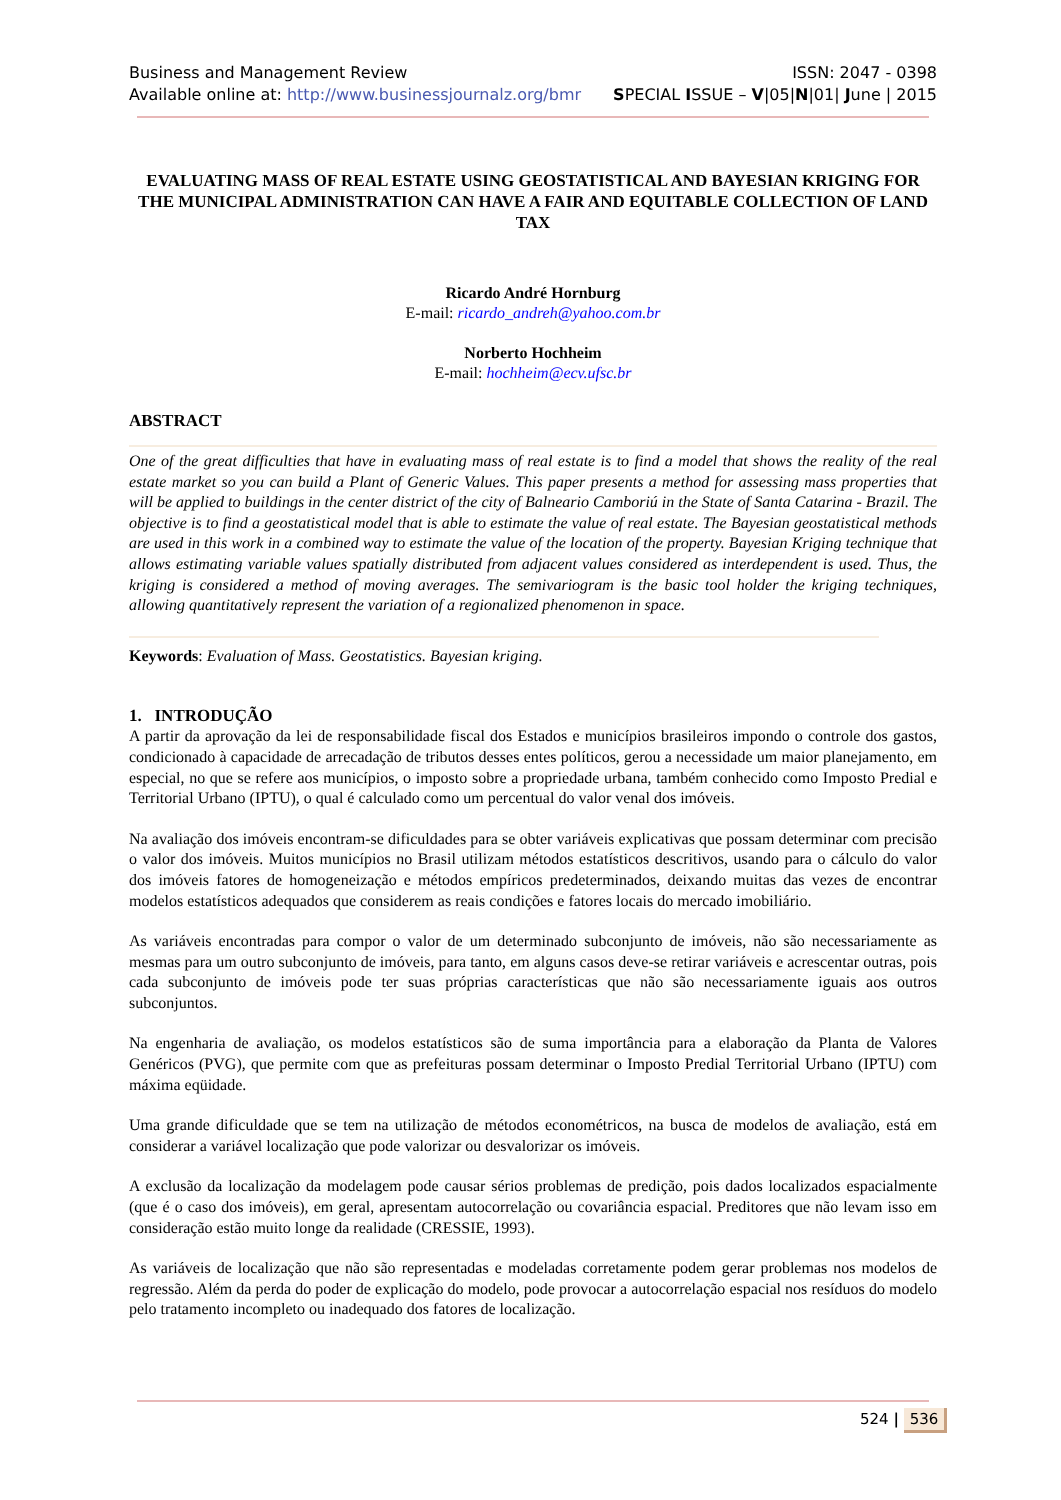Business and Management Review
Available online at: http://www.businessjournalz.org/bmr
ISSN: 2047 - 0398
SPECIAL ISSUE – V|05|N|01| June | 2015
EVALUATING MASS OF REAL ESTATE USING GEOSTATISTICAL AND BAYESIAN KRIGING FOR THE MUNICIPAL ADMINISTRATION CAN HAVE A FAIR AND EQUITABLE COLLECTION OF LAND TAX
Ricardo André Hornburg
E-mail: ricardo_andreh@yahoo.com.br
Norberto Hochheim
E-mail: hochheim@ecv.ufsc.br
ABSTRACT
One of the great difficulties that have in evaluating mass of real estate is to find a model that shows the reality of the real estate market so you can build a Plant of Generic Values. This paper presents a method for assessing mass properties that will be applied to buildings in the center district of the city of Balneario Camboriú in the State of Santa Catarina - Brazil. The objective is to find a geostatistical model that is able to estimate the value of real estate. The Bayesian geostatistical methods are used in this work in a combined way to estimate the value of the location of the property. Bayesian Kriging technique that allows estimating variable values spatially distributed from adjacent values considered as interdependent is used. Thus, the kriging is considered a method of moving averages. The semivariogram is the basic tool holder the kriging techniques, allowing quantitatively represent the variation of a regionalized phenomenon in space.
Keywords: Evaluation of Mass. Geostatistics. Bayesian kriging.
1. INTRODUÇÃO
A partir da aprovação da lei de responsabilidade fiscal dos Estados e municípios brasileiros impondo o controle dos gastos, condicionado à capacidade de arrecadação de tributos desses entes políticos, gerou a necessidade um maior planejamento, em especial, no que se refere aos municípios, o imposto sobre a propriedade urbana, também conhecido como Imposto Predial e Territorial Urbano (IPTU), o qual é calculado como um percentual do valor venal dos imóveis.
Na avaliação dos imóveis encontram-se dificuldades para se obter variáveis explicativas que possam determinar com precisão o valor dos imóveis. Muitos municípios no Brasil utilizam métodos estatísticos descritivos, usando para o cálculo do valor dos imóveis fatores de homogeneização e métodos empíricos predeterminados, deixando muitas das vezes de encontrar modelos estatísticos adequados que considerem as reais condições e fatores locais do mercado imobiliário.
As variáveis encontradas para compor o valor de um determinado subconjunto de imóveis, não são necessariamente as mesmas para um outro subconjunto de imóveis, para tanto, em alguns casos deve-se retirar variáveis e acrescentar outras, pois cada subconjunto de imóveis pode ter suas próprias características que não são necessariamente iguais aos outros subconjuntos.
Na engenharia de avaliação, os modelos estatísticos são de suma importância para a elaboração da Planta de Valores Genéricos (PVG), que permite com que as prefeituras possam determinar o Imposto Predial Territorial Urbano (IPTU) com máxima eqüidade.
Uma grande dificuldade que se tem na utilização de métodos econométricos, na busca de modelos de avaliação, está em considerar a variável localização que pode valorizar ou desvalorizar os imóveis.
A exclusão da localização da modelagem pode causar sérios problemas de predição, pois dados localizados espacialmente (que é o caso dos imóveis), em geral, apresentam autocorrelação ou covariância espacial. Preditores que não levam isso em consideração estão muito longe da realidade (CRESSIE, 1993).
As variáveis de localização que não são representadas e modeladas corretamente podem gerar problemas nos modelos de regressão. Além da perda do poder de explicação do modelo, pode provocar a autocorrelação espacial nos resíduos do modelo pelo tratamento incompleto ou inadequado dos fatores de localização.
524 | 536